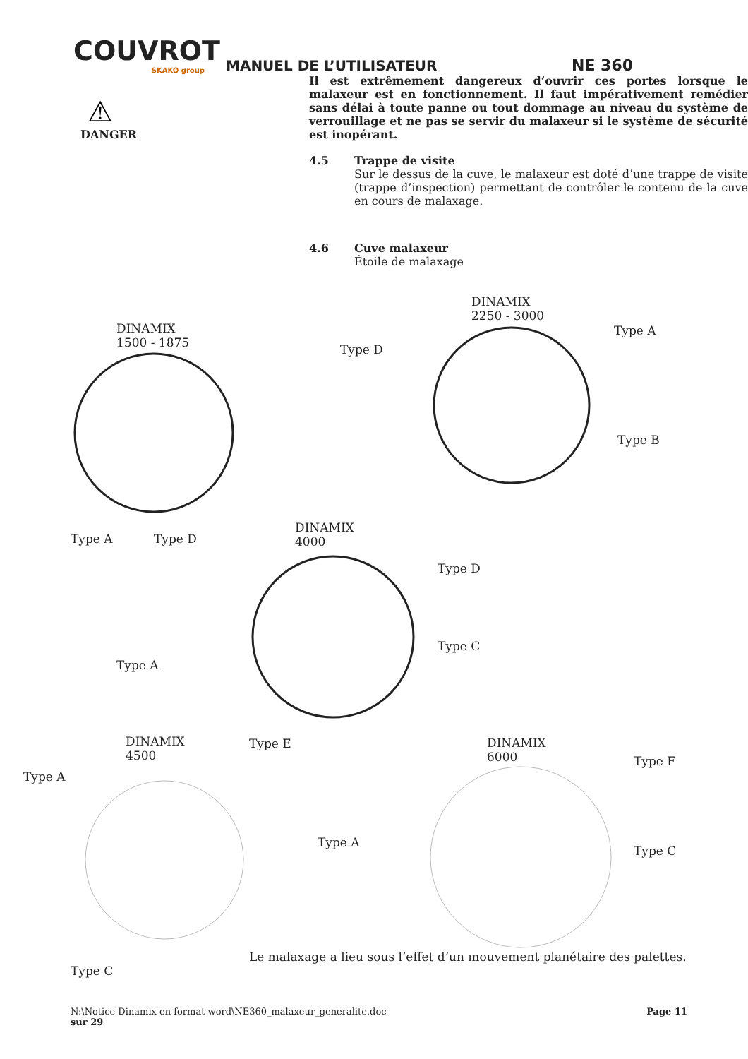COUVROT
SKAKO group
MANUEL DE L’UTILISATEUR
NE 360
⚠
DANGER
Il est extrêmement dangereux d’ouvrir ces portes lorsque le malaxeur est en fonctionnement. Il faut impérativement remédier sans délai à toute panne ou tout dommage au niveau du système de verrouillage et ne pas se servir du malaxeur si le système de sécurité est inopérant.
4.5 Trappe de visite
Sur le dessus de la cuve, le malaxeur est doté d’une trappe de visite (trappe d’inspection) permettant de contrôler le contenu de la cuve en cours de malaxage.
4.6 Cuve malaxeur
Étoile de malaxage
DINAMIX
1500 - 1875
Type A Type D
DINAMIX
2250 - 3000
Type D
Type A
Type B
DINAMIX
4000
Type D
Type C
Type A
DINAMIX
4500
Type E
Type A
Type C
DINAMIX
6000
Type F
Type A
Type C
Le malaxage a lieu sous l’effet d’un mouvement planétaire des palettes.
N:\Notice Dinamix en format word\NE360_malaxeur_generalite.doc Page 11
sur 29